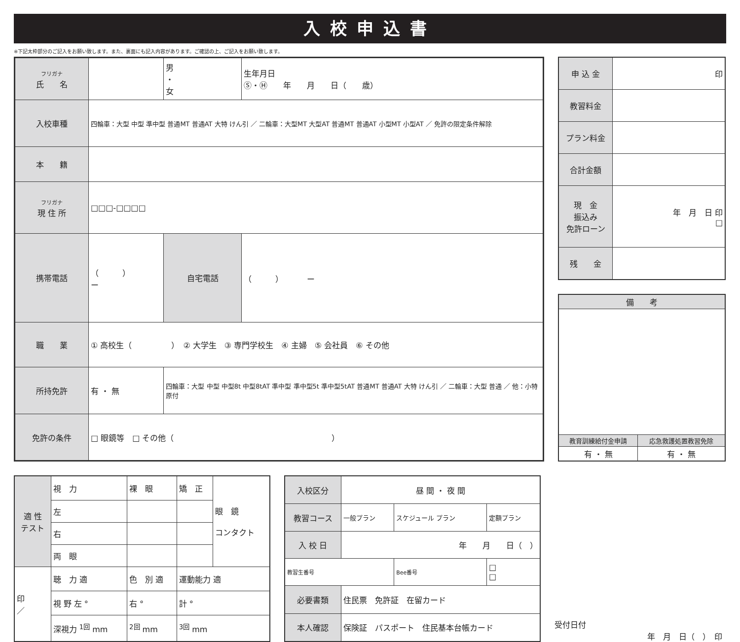入校申込書
※下記太枠部分のご記入をお願い致します。また、裏面にも記入内容があります。ご確認の上、ご記入をお願い致します。
| フリガナ 氏 名 | | | 男 ・ 女 | 生年月日 Ⓢ・Ⓗ 年 月 日（ 歳） |
| 入校車種 | 四輪車：大型 中型 準中型 普通MT 普通AT 大特 けん引 ／ 二輪車：大型MT 大型AT 普通MT 普通AT 小型MT 小型AT ／ 免許の限定条件解除 | | | |
| 本 籍 | | | | |
| フリガナ 現 住 所 | □□□-□□□□ | | | |
| 携帯電話 | （ ） ー | | 自宅電話 | （ ） ー |
| 職 業 | ① 高校生（ ） ② 大学生 ③ 専門学校生 ④ 主婦 ⑤ 会社員 ⑥ その他 | | | |
| 所持免許 | 有 ・ 無 | 四輪車：大型 中型 中型8t 中型8tAT 準中型 準中型5t 準中型5tAT 普通MT 普通AT 大特 けん引 ／ 二輪車：大型 普通 ／ 他：小特 原付 | | |
| 免許の条件 | □ 眼鏡等 □ その他（ ） | | | |
| 申 込 金 | 印 |
| 教習料金 | |
| プラン料金 | |
| 合計金額 | |
| 現 金 振込み 免許ローン | 年 月 日 印 □ |
| 残 金 | |
| 備 考 | |
| --- | --- |
| 教育訓練給付金申請 | 応急救護処置教習免除 |
| 有 ・ 無 | 有 ・ 無 |
| 適 性 テスト | 視 力 | 裸 眼 | 矯 正 | 眼 鏡 コンタクト |
| | 左 | | | |
| | 右 | | | |
| | 両 眼 | | | |
| 印 ／ | 聴 力 適 | 色 別 適 | 運動能力 適 | |
| | 視 野 左 ° | 右 ° | 計 ° | |
| | 深視力 <sup>1回</sup> mm | <sup>2回</sup> mm | <sup>3回</sup> mm | |
| 入校区分 | 昼 間 ・ 夜 間 | | |
| 教習コース | 一般プラン | スケジュール プラン | 定額プラン |
| 入 校 日 | 年 月 日（ ） | | |
| 教習生番号 | | Bee番号 | □ □ |
| 必要書類 | 住民票 免許証 在留カード | | |
| 本人確認 | 保険証 パスポート 住民基本台帳カード | | |
受付日付
年　月　日（　）　印